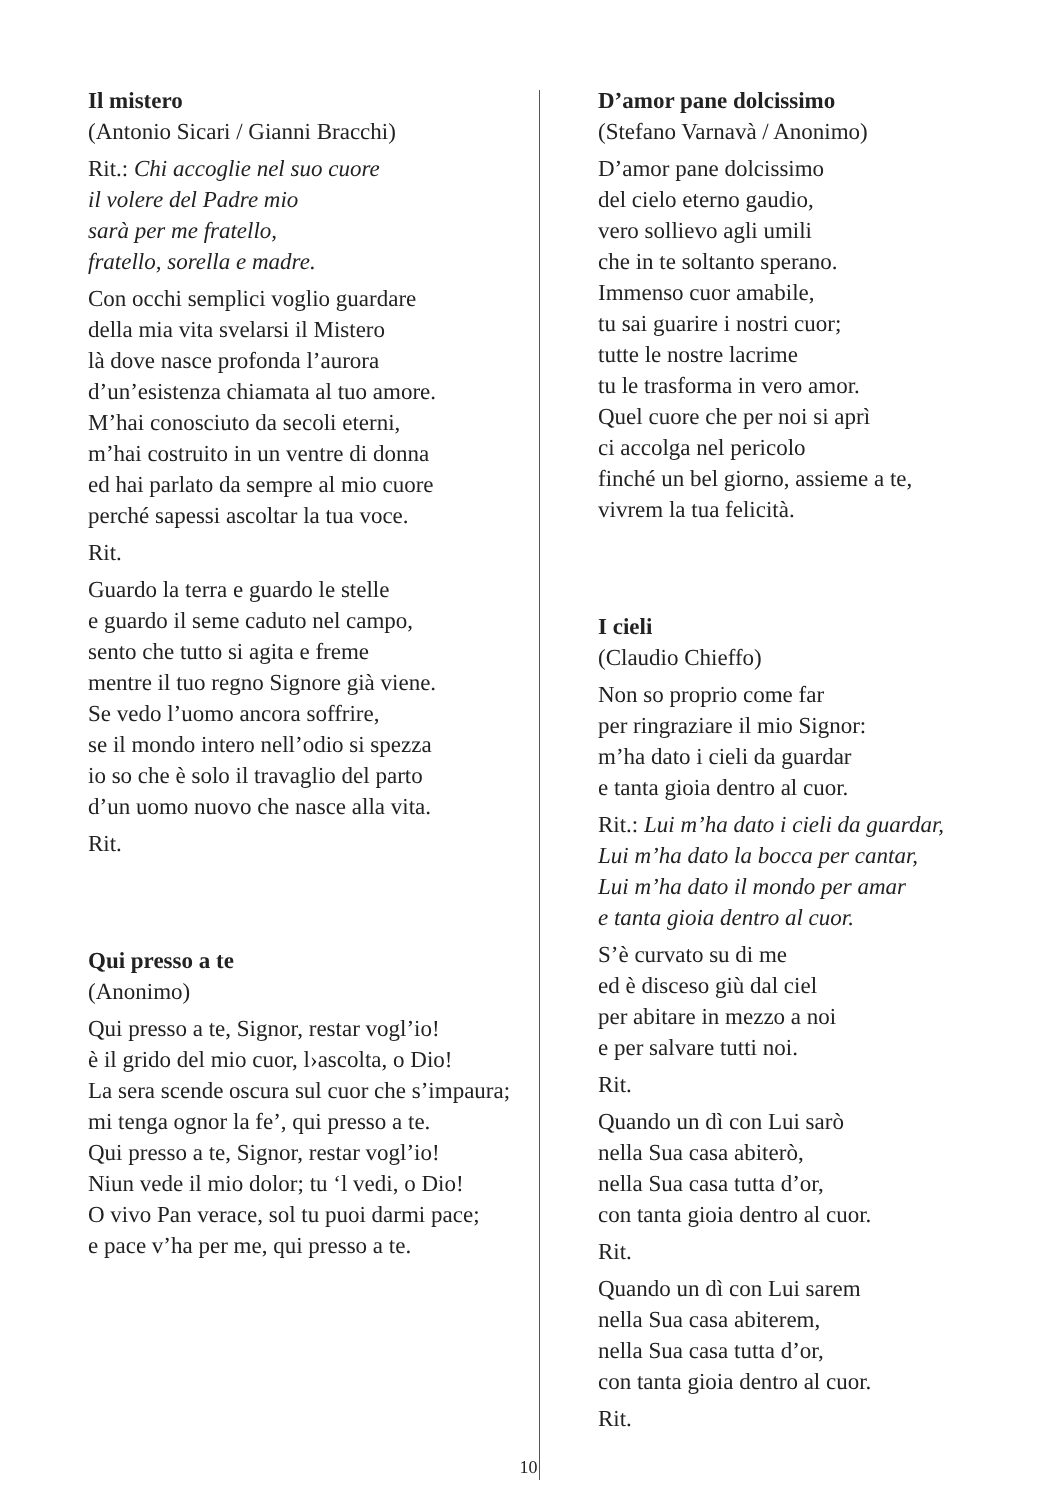Il mistero
(Antonio Sicari / Gianni Bracchi)
Rit.: Chi accoglie nel suo cuore
il volere del Padre mio
sarà per me fratello,
fratello, sorella e madre.
Con occhi semplici voglio guardare
della mia vita svelarsi il Mistero
là dove nasce profonda l’aurora
d’un’esistenza chiamata al tuo amore.
M’hai conosciuto da secoli eterni,
m’hai costruito in un ventre di donna
ed hai parlato da sempre al mio cuore
perché sapessi ascoltar la tua voce.
Rit.
Guardo la terra e guardo le stelle
e guardo il seme caduto nel campo,
sento che tutto si agita e freme
mentre il tuo regno Signore già viene.
Se vedo l’uomo ancora soffrire,
se il mondo intero nell’odio si spezza
io so che è solo il travaglio del parto
d’un uomo nuovo che nasce alla vita.
Rit.
Qui presso a te
(Anonimo)
Qui presso a te, Signor, restar vogl’io!
è il grido del mio cuor, l›ascolta, o Dio!
La sera scende oscura sul cuor che s’impaura;
mi tenga ognor la fe’, qui presso a te.
Qui presso a te, Signor, restar vogl’io!
Niun vede il mio dolor; tu ‘l vedi, o Dio!
O vivo Pan verace, sol tu puoi darmi pace;
e pace v’ha per me, qui presso a te.
D’amor pane dolcissimo
(Stefano Varnavà / Anonimo)
D’amor pane dolcissimo
del cielo eterno gaudio,
vero sollievo agli umili
che in te soltanto sperano.
Immenso cuor amabile,
tu sai guarire i nostri cuor;
tutte le nostre lacrime
tu le trasforma in vero amor.
Quel cuore che per noi si aprì
ci accolga nel pericolo
finché un bel giorno, assieme a te,
vivrem la tua felicità.
I cieli
(Claudio Chieffo)
Non so proprio come far
per ringraziare il mio Signor:
m’ha dato i cieli da guardar
e tanta gioia dentro al cuor.
Rit.: Lui m’ha dato i cieli da guardar,
Lui m’ha dato la bocca per cantar,
Lui m’ha dato il mondo per amar
e tanta gioia dentro al cuor.
S’è curvato su di me
ed è disceso giù dal ciel
per abitare in mezzo a noi
e per salvare tutti noi.
Rit.
Quando un dì con Lui sarò
nella Sua casa abiterò,
nella Sua casa tutta d’or,
con tanta gioia dentro al cuor.
Rit.
Quando un dì con Lui sarem
nella Sua casa abiterem,
nella Sua casa tutta d’or,
con tanta gioia dentro al cuor.
Rit.
10